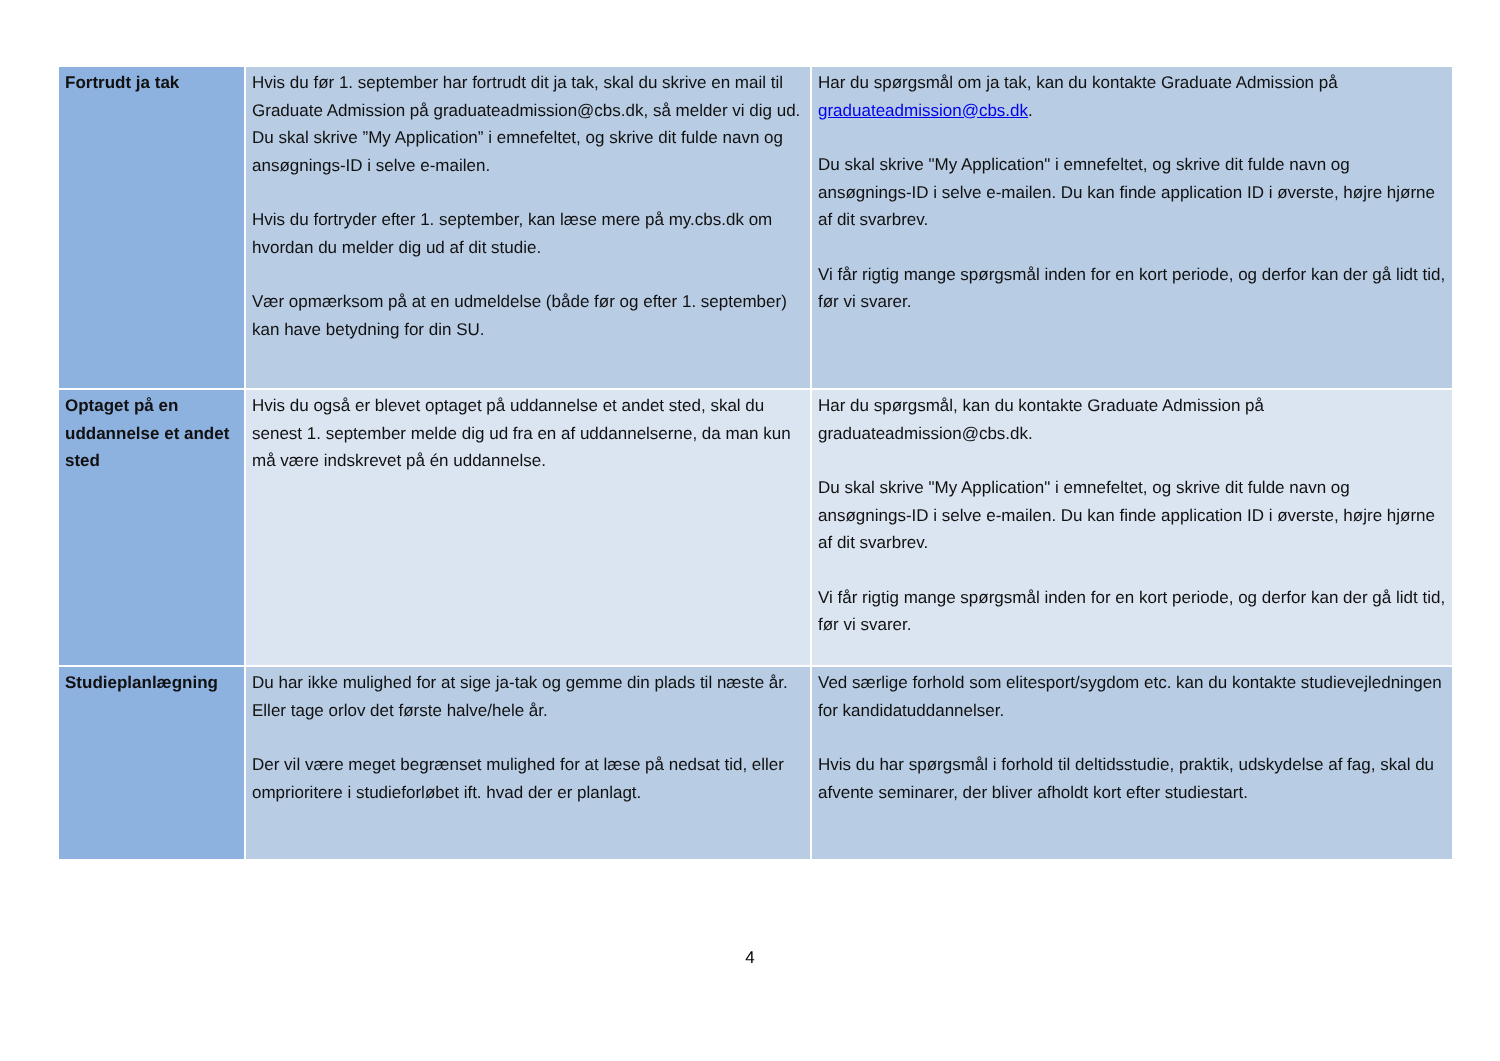| Fortrudt ja tak | Hvis du før 1. september har fortrudt dit ja tak, skal du skrive en mail til Graduate Admission på graduateadmission@cbs.dk, så melder vi dig ud. Du skal skrive ”My Application” i emnefeltet, og skrive dit fulde navn og ansøgnings-ID i selve e-mailen. Hvis du fortryder efter 1. september, kan læse mere på my.cbs.dk om hvordan du melder dig ud af dit studie. Vær opmærksom på at en udmeldelse (både før og efter 1. september) kan have betydning for din SU. | Har du spørgsmål om ja tak, kan du kontakte Graduate Admission på graduateadmission@cbs.dk . Du skal skrive "My Application" i emnefeltet, og skrive dit fulde navn og ansøgnings-ID i selve e-mailen. Du kan finde application ID i øverste, højre hjørne af dit svarbrev. Vi får rigtig mange spørgsmål inden for en kort periode, og derfor kan der gå lidt tid, før vi svarer. |
| Optaget på en uddannelse et andet sted | Hvis du også er blevet optaget på uddannelse et andet sted, skal du senest 1. september melde dig ud fra en af uddannelserne, da man kun må være indskrevet på én uddannelse. | Har du spørgsmål, kan du kontakte Graduate Admission på graduateadmission@cbs.dk. Du skal skrive "My Application" i emnefeltet, og skrive dit fulde navn og ansøgnings-ID i selve e-mailen. Du kan finde application ID i øverste, højre hjørne af dit svarbrev. Vi får rigtig mange spørgsmål inden for en kort periode, og derfor kan der gå lidt tid, før vi svarer. |
| Studieplanlægning | Du har ikke mulighed for at sige ja-tak og gemme din plads til næste år. Eller tage orlov det første halve/hele år. Der vil være meget begrænset mulighed for at læse på nedsat tid, eller omprioritere i studieforløbet ift. hvad der er planlagt. | Ved særlige forhold som elitesport/sygdom etc. kan du kontakte studievejledningen for kandidatuddannelser. Hvis du har spørgsmål i forhold til deltidsstudie, praktik, udskydelse af fag, skal du afvente seminarer, der bliver afholdt kort efter studiestart. |
4